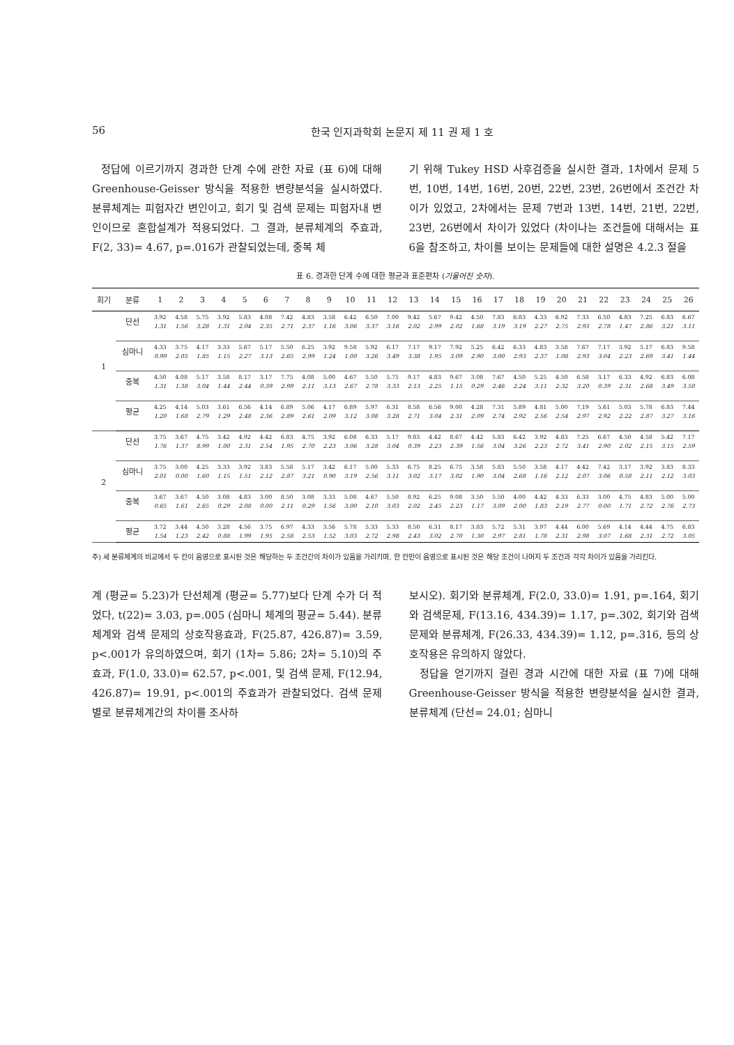56 한국 인지과학회 논문지 제 11 권 제 1 호
정답에 이르기까지 경과한 단계 수에 관한 자료 (표 6)에 대해 Greenhouse-Geisser 방식을 적용한 변량분석을 실시하였다. 분류체계는 피험자간 변인이고, 회기 및 검색 문제는 피험자내 변인이므로 혼합설계가 적용되었다. 그 결과, 분류체계의 주효과, F(2, 33)= 4.67, p=.016가 관찰되었는데, 중복 체
기 위해 Tukey HSD 사후검증을 실시한 결과, 1차에서 문제 5번, 10번, 14번, 16번, 20번, 22번, 23번, 26번에서 조건간 차이가 있었고, 2차에서는 문제 7번과 13번, 14번, 21번, 22번, 23번, 26번에서 차이가 있었다 (차이나는 조건들에 대해서는 표 6을 참조하고, 차이를 보이는 문제들에 대한 설명은 4.2.3 절을
표 6. 경과한 단계 수에 대한 평균과 표준편차 (기울어진 숫자).
| 회기 | 분류 | 1 | 2 | 3 | 4 | 5 | 6 | 7 | 8 | 9 | 10 | 11 | 12 | 13 | 14 | 15 | 16 | 17 | 18 | 19 | 20 | 21 | 22 | 23 | 24 | 25 | 26 |
| --- | --- | --- | --- | --- | --- | --- | --- | --- | --- | --- | --- | --- | --- | --- | --- | --- | --- | --- | --- | --- | --- | --- | --- | --- | --- | --- | --- |
| 1 | 단선 | 3.92 1.31 | 4.58 1.56 | 5.75 3.28 | 3.92 1.31 | 5.83 2.04 | 4.08 2.35 | 7.42 2.71 | 4.83 2.37 | 3.58 1.16 | 6.42 3.06 | 6.50 3.37 | 7.00 3.16 | 9.42 2.02 | 5.67 2.99 | 9.42 2.02 | 4.50 1.68 | 7.83 3.19 | 6.83 3.19 | 4.33 2.27 | 6.92 2.75 | 7.33 2.93 | 6.50 2.78 | 4.83 1.47 | 7.25 2.86 | 6.83 3.21 | 6.67 3.11 |
| | 심마니 | 4.33 0.99 | 3.75 2.05 | 4.17 1.85 | 3.33 1.15 | 5.67 2.27 | 5.17 3.13 | 5.50 2.65 | 6.25 2.99 | 3.92 1.24 | 9.58 1.00 | 5.92 3.26 | 6.17 3.49 | 7.17 3.38 | 9.17 1.95 | 7.92 3.09 | 5.25 2.90 | 6.42 3.00 | 6.33 2.93 | 4.83 2.37 | 3.58 1.08 | 7.67 2.93 | 7.17 3.04 | 3.92 2.23 | 5.17 2.69 | 6.83 3.41 | 9.58 1.44 |
| | 중복 | 4.50 1.31 | 4.08 1.38 | 5.17 3.04 | 3.58 1.44 | 8.17 2.44 | 3.17 0.39 | 7.75 2.99 | 4.08 2.11 | 5.00 3.13 | 4.67 2.67 | 5.50 2.78 | 5.75 3.33 | 9.17 2.13 | 4.83 2.25 | 9.67 1.15 | 3.08 0.29 | 7.67 2.46 | 4.50 2.24 | 5.25 3.11 | 4.50 2.32 | 6.58 3.20 | 3.17 0.39 | 6.33 2.31 | 4.92 2.68 | 6.83 3.49 | 6.08 3.50 |
| | 평균 | 4.25 1.20 | 4.14 1.68 | 5.03 2.79 | 3.61 1.29 | 6.56 2.48 | 4.14 2.36 | 6.89 2.89 | 5.06 2.61 | 4.17 2.09 | 6.89 3.12 | 5.97 3.08 | 6.31 3.28 | 8.58 2.71 | 6.56 3.04 | 9.00 2.31 | 4.28 2.09 | 7.31 2.74 | 5.89 2.92 | 4.81 2.56 | 5.00 2.54 | 7.19 2.97 | 5.61 2.92 | 5.03 2.22 | 5.78 2.87 | 6.83 3.27 | 7.44 3.16 |
| 2 | 단선 | 3.75 1.76 | 3.67 1.37 | 4.75 8.99 | 3.42 1.00 | 4.92 2.31 | 4.42 2.54 | 6.83 1.95 | 4.75 2.70 | 3.92 2.23 | 6.08 3.06 | 6.33 3.28 | 5.17 3.04 | 9.83 0.39 | 4.42 2.23 | 8.67 2.39 | 4.42 1.56 | 5.83 3.04 | 6.42 3.26 | 3.92 2.23 | 4.83 2.72 | 7.25 3.41 | 6.67 2.90 | 4.50 2.02 | 4.58 2.15 | 5.42 3.15 | 7.17 2.59 |
| | 심마니 | 3.75 2.01 | 3.00 0.00 | 4.25 1.60 | 3.33 1.15 | 3.92 1.51 | 3.83 2.12 | 5.58 2.87 | 5.17 3.21 | 3.42 0.90 | 6.17 3.19 | 5.00 2.56 | 5.33 3.11 | 6.75 3.02 | 8.25 3.17 | 6.75 3.02 | 3.58 1.90 | 5.83 3.04 | 5.50 2.68 | 3.58 1.16 | 4.17 2.12 | 4.42 2.07 | 7.42 3.06 | 3.17 0.58 | 3.92 2.11 | 3.83 2.12 | 8.33 3.03 |
| | 중복 | 3.67 0.65 | 3.67 1.61 | 4.50 2.65 | 3.08 0.29 | 4.83 2.08 | 3.00 0.00 | 8.50 2.11 | 3.08 0.29 | 3.33 1.56 | 5.08 3.00 | 4.67 2.10 | 5.50 3.03 | 8.92 2.02 | 6.25 2.45 | 9.08 2.23 | 3.50 1.17 | 5.50 3.09 | 4.00 2.00 | 4.42 1.83 | 4.33 2.19 | 6.33 2.77 | 3.00 0.00 | 4.75 1.71 | 4.83 2.72 | 5.00 2.76 | 5.00 2.73 |
| | 평균 | 3.72 1.54 | 3.44 1.23 | 4.50 2.42 | 3.28 0.88 | 4.56 1.99 | 3.75 1.95 | 6.97 2.58 | 4.33 2.53 | 3.56 1.52 | 5.78 3.03 | 5.33 2.72 | 5.33 2.98 | 8.50 2.43 | 6.31 3.02 | 8.17 2.70 | 3.83 1.30 | 5.72 2.97 | 5.31 2.81 | 3.97 1.78 | 4.44 2.31 | 6.00 2.98 | 5.69 3.07 | 4.14 1.68 | 4.44 2.31 | 4.75 2.72 | 6.83 3.05 |
주) 세 분류체계의 비교에서 두 칸이 음영으로 표시된 것은 해당하는 두 조건간의 차이가 있음을 가리키며, 한 칸만이 음영으로 표시된 것은 해당 조건이 나머지 두 조건과 각각 차이가 있음을 가리킨다.
계 (평균= 5.23)가 단선체계 (평균= 5.77)보다 단계 수가 더 적었다, t(22)= 3.03, p=.005 (심마니 체계의 평균= 5.44). 분류체계와 검색 문제의 상호작용효과, F(25.87, 426.87)= 3.59, p<.001가 유의하였으며, 회기 (1차= 5.86; 2차= 5.10)의 주효과, F(1.0, 33.0)= 62.57, p<.001, 및 검색 문제, F(12.94, 426.87)= 19.91, p<.001의 주효과가 관찰되었다. 검색 문제별로 분류체계간의 차이를 조사하
보시오). 회기와 분류체계, F(2.0, 33.0)= 1.91, p=.164, 회기와 검색문제, F(13.16, 434.39)= 1.17, p=.302, 회기와 검색문제와 분류체계, F(26.33, 434.39)= 1.12, p=.316, 등의 상호작용은 유의하지 않았다.
정답을 얻기까지 걸린 경과 시간에 대한 자료 (표 7)에 대해 Greenhouse-Geisser 방식을 적용한 변량분석을 실시한 결과, 분류체계 (단선= 24.01; 심마니